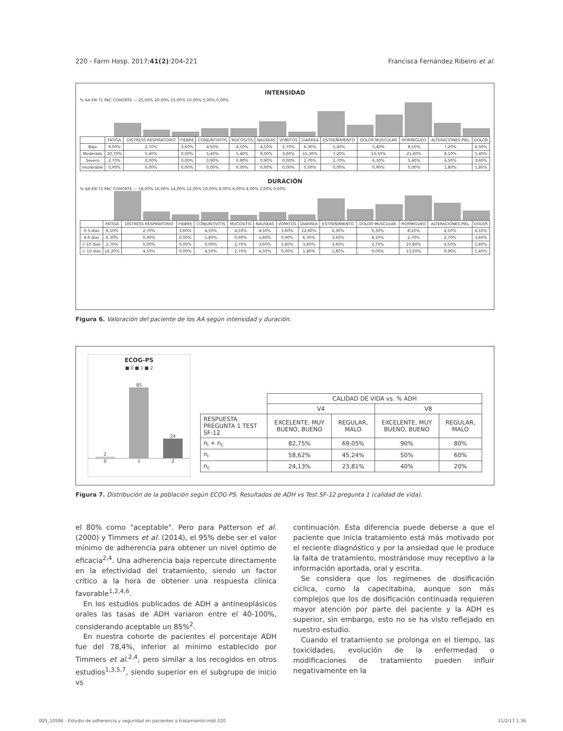220 - Farm Hosp. 2017;41(2):204-221 Francisca Fernández Ribeiro et al.
INTENSIDAD
% AA EN 71 PAC COHORTE — 25,00% 20,00% 15,00% 10,00% 5,00% 0,00%
| | FATIGA | DISTRESS RESPIRATORIO | FIEBRE | CONJUNTIVITIS | MUCOSITIS | NAUSEAS | VOMITOS | DIARREA | ESTREÑIMIENTO | DOLOR MUSCULAR | HORMIGUEO | ALTERACIONES PIEL | DOLOR |
| --- | --- | --- | --- | --- | --- | --- | --- | --- | --- | --- | --- | --- | --- |
| Bajo | 9,00% | 2,70% | 3,60% | 4,50% | 4,50% | 4,50% | 2,70% | 6,30% | 5,40% | 5,40% | 8,10% | 7,20% | 4,50% |
| Moderado | 20,70% | 5,40% | 0,00% | 5,40% | 5,40% | 9,00% | 3,60% | 15,30% | 7,20% | 13,50% | 21,60% | 8,10% | 5,40% |
| Severo | 2,70% | 0,00% | 0,00% | 0,90% | 0,90% | 0,90% | 0,00% | 2,70% | 2,70% | 6,30% | 5,40% | 4,50% | 3,60% |
| Intolerable | 0,90% | 0,00% | 0,00% | 0,00% | 0,00% | 0,00% | 0,00% | 0,00% | 0,00% | 0,90% | 0,00% | 1,80% | 1,80% |
DURACIÓN
% AA EN 71 PAC COHORTE — 18,00% 16,00% 14,00% 12,00% 10,00% 8,00% 6,00% 4,00% 2,00% 0,00%
| | FATIGA | DISTRESS RESPIRATORIO | FIEBRE | CONJUNTIVITIS | MUCOSITIS | NAUSEAS | VOMITOS | DIARREA | ESTREÑIMIENTO | DOLOR MUSCULAR | HORMIGUEO | ALTERACIONES PIEL | DOLOR |
| --- | --- | --- | --- | --- | --- | --- | --- | --- | --- | --- | --- | --- | --- |
| 0-3 días | 8,10% | 2,70% | 3,60% | 4,50% | 4,50% | 4,50% | 3,60% | 12,60% | 6,30% | 6,30% | 8,10% | 4,50% | 4,50% |
| 4-6 días | 6,30% | 0,90% | 0,00% | 1,80% | 0,90% | 1,80% | 0,90% | 6,30% | 3,60% | 8,10% | 2,70% | 2,70% | 3,60% |
| 7-10 días | 2,70% | 0,00% | 0,00% | 0,00% | 2,70% | 3,60% | 1,80% | 3,60% | 3,60% | 2,70% | 10,80% | 4,50% | 1,80% |
| > 10 días | 16,20% | 4,50% | 0,00% | 4,50% | 2,70% | 4,50% | 0,00% | 1,80% | 1,80% | 9,00% | 13,50% | 9,90% | 5,40% |
Figura 6. Valoración del paciente de los AA según intensidad y duración.
ECOG-PS
■ 0 ■ 1 ■ 2
2
85
24
0 1 2
| | CALIDAD DE VIDA vs. % ADH | | | |
| | V4 | | V8 | |
| RESPUESTA PREGUNTA 1 TEST SF-12 | EXCELENTE, MUY BUENO, BUENO | REGULAR, MALO | EXCELENTE, MUY BUENO, BUENO | REGULAR, MALO |
| n<sub>i</sub> + n<sub>c</sub> | 82,75% | 69,05% | 90% | 80% |
| n<sub>i</sub> | 58,62% | 45,24% | 50% | 60% |
| n<sub>c</sub> | 24,13% | 23,81% | 40% | 20% |
Figura 7. Distribución de la población según ECOG PS. Resultados de ADH vs Test SF-12 pregunta 1 (calidad de vida).
el 80% como "aceptable". Pero para Patterson et al. (2000) y Timmers et al. (2014), el 95% debe ser el valor mínimo de adherencia para obtener un nivel óptimo de eficacia<sup>2,4</sup>. Una adherencia baja repercute directamente en la efectividad del tratamiento, siendo un factor crítico a la hora de obtener una respuesta clínica favorable<sup>1,2,4,6</sup>.
En los estudios publicados de ADH a antineoplásicos orales las tasas de ADH variaron entre el 40-100%, considerando aceptable un 85%<sup>2</sup>.
En nuestra cohorte de pacientes el porcentaje ADH fue del 78,4%, inferior al mínimo establecido por Timmers et al.<sup>2,4</sup>, pero similar a los recogidos en otros estudios<sup>1,3,5,7</sup>, siendo superior en el subgrupo de inicio vs
continuación. Esta diferencia puede deberse a que el paciente que inicia tratamiento está más motivado por el reciente diagnóstico y por la ansiedad que le produce la falta de tratamiento, mostrándose muy receptivo a la información aportada, oral y escrita.
Se considera que los regímenes de dosificación cíclica, como la capecitabina, aunque son más complejos que los de dosificación continuada requieren mayor atención por parte del paciente y la ADH es superior, sin embargo, esto no se ha visto reflejado en nuestro estudio.
Cuando el tratamiento se prolonga en el tiempo, las toxicidades, evolución de la enfermedad o modificaciones de tratamiento pueden influir negativamente en la
005_10596 - Estudio de adherencia y seguridad en pacientes a tratamiento.indd 220 11/2/17 1:36